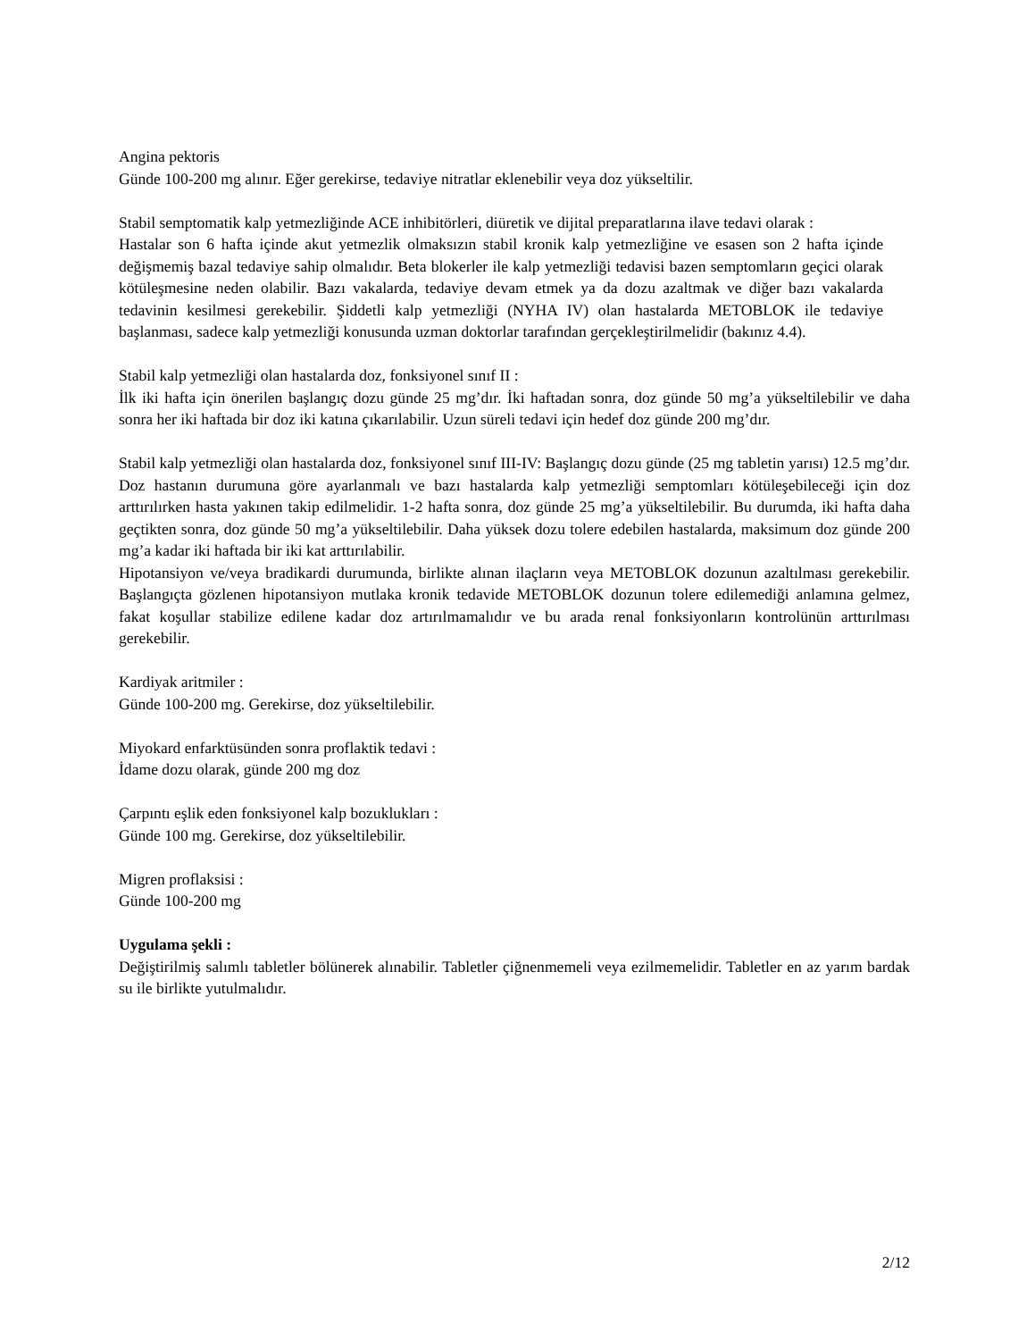Angina pektoris
Günde 100-200 mg alınır. Eğer gerekirse, tedaviye nitratlar eklenebilir veya doz yükseltilir.
Stabil semptomatik kalp yetmezliğinde ACE inhibitörleri, diüretik ve dijital preparatlarına ilave tedavi olarak :
Hastalar son 6 hafta içinde akut yetmezlik olmaksızın stabil kronik kalp yetmezliğine ve esasen son 2 hafta içinde değişmemiş bazal tedaviye sahip olmalıdır. Beta blokerler ile kalp yetmezliği tedavisi bazen semptomların geçici olarak kötüleşmesine neden olabilir. Bazı vakalarda, tedaviye devam etmek ya da dozu azaltmak ve diğer bazı vakalarda tedavinin kesilmesi gerekebilir. Şiddetli kalp yetmezliği (NYHA IV) olan hastalarda METOBLOK ile tedaviye başlanması, sadece kalp yetmezliği konusunda uzman doktorlar tarafından gerçekleştirilmelidir (bakınız 4.4).
Stabil kalp yetmezliği olan hastalarda doz, fonksiyonel sınıf II :
İlk iki hafta için önerilen başlangıç dozu günde 25 mg’dır. İki haftadan sonra, doz günde 50 mg’a yükseltilebilir ve daha sonra her iki haftada bir doz iki katına çıkarılabilir. Uzun süreli tedavi için hedef doz günde 200 mg’dır.
Stabil kalp yetmezliği olan hastalarda doz, fonksiyonel sınıf III-IV: Başlangıç dozu günde (25 mg tabletin yarısı) 12.5 mg’dır. Doz hastanın durumuna göre ayarlanmalı ve bazı hastalarda kalp yetmezliği semptomları kötüleşebileceği için doz arttırılırken hasta yakınen takip edilmelidir. 1-2 hafta sonra, doz günde 25 mg’a yükseltilebilir. Bu durumda, iki hafta daha geçtikten sonra, doz günde 50 mg’a yükseltilebilir. Daha yüksek dozu tolere edebilen hastalarda, maksimum doz günde 200 mg’a kadar iki haftada bir iki kat arttırılabilir.
Hipotansiyon ve/veya bradikardi durumunda, birlikte alınan ilaçların veya METOBLOK dozunun azaltılması gerekebilir. Başlangıçta gözlenen hipotansiyon mutlaka kronik tedavide METOBLOK dozunun tolere edilemediği anlamına gelmez, fakat koşullar stabilize edilene kadar doz artırılmamalıdır ve bu arada renal fonksiyonların kontrolünün arttırılması gerekebilir.
Kardiyak aritmiler :
Günde 100-200 mg. Gerekirse, doz yükseltilebilir.
Miyokard enfarktüsünden sonra proflaktik tedavi :
İdame dozu olarak, günde 200 mg doz
Çarpıntı eşlik eden fonksiyonel kalp bozuklukları :
Günde 100 mg. Gerekirse, doz yükseltilebilir.
Migren proflaksisi :
Günde 100-200 mg
Uygulama şekli :
Değiştirilmiş salımlı tabletler bölünerek alınabilir. Tabletler çiğnenmemeli veya ezilmemelidir. Tabletler en az yarım bardak su ile birlikte yutulmalıdır.
2/12